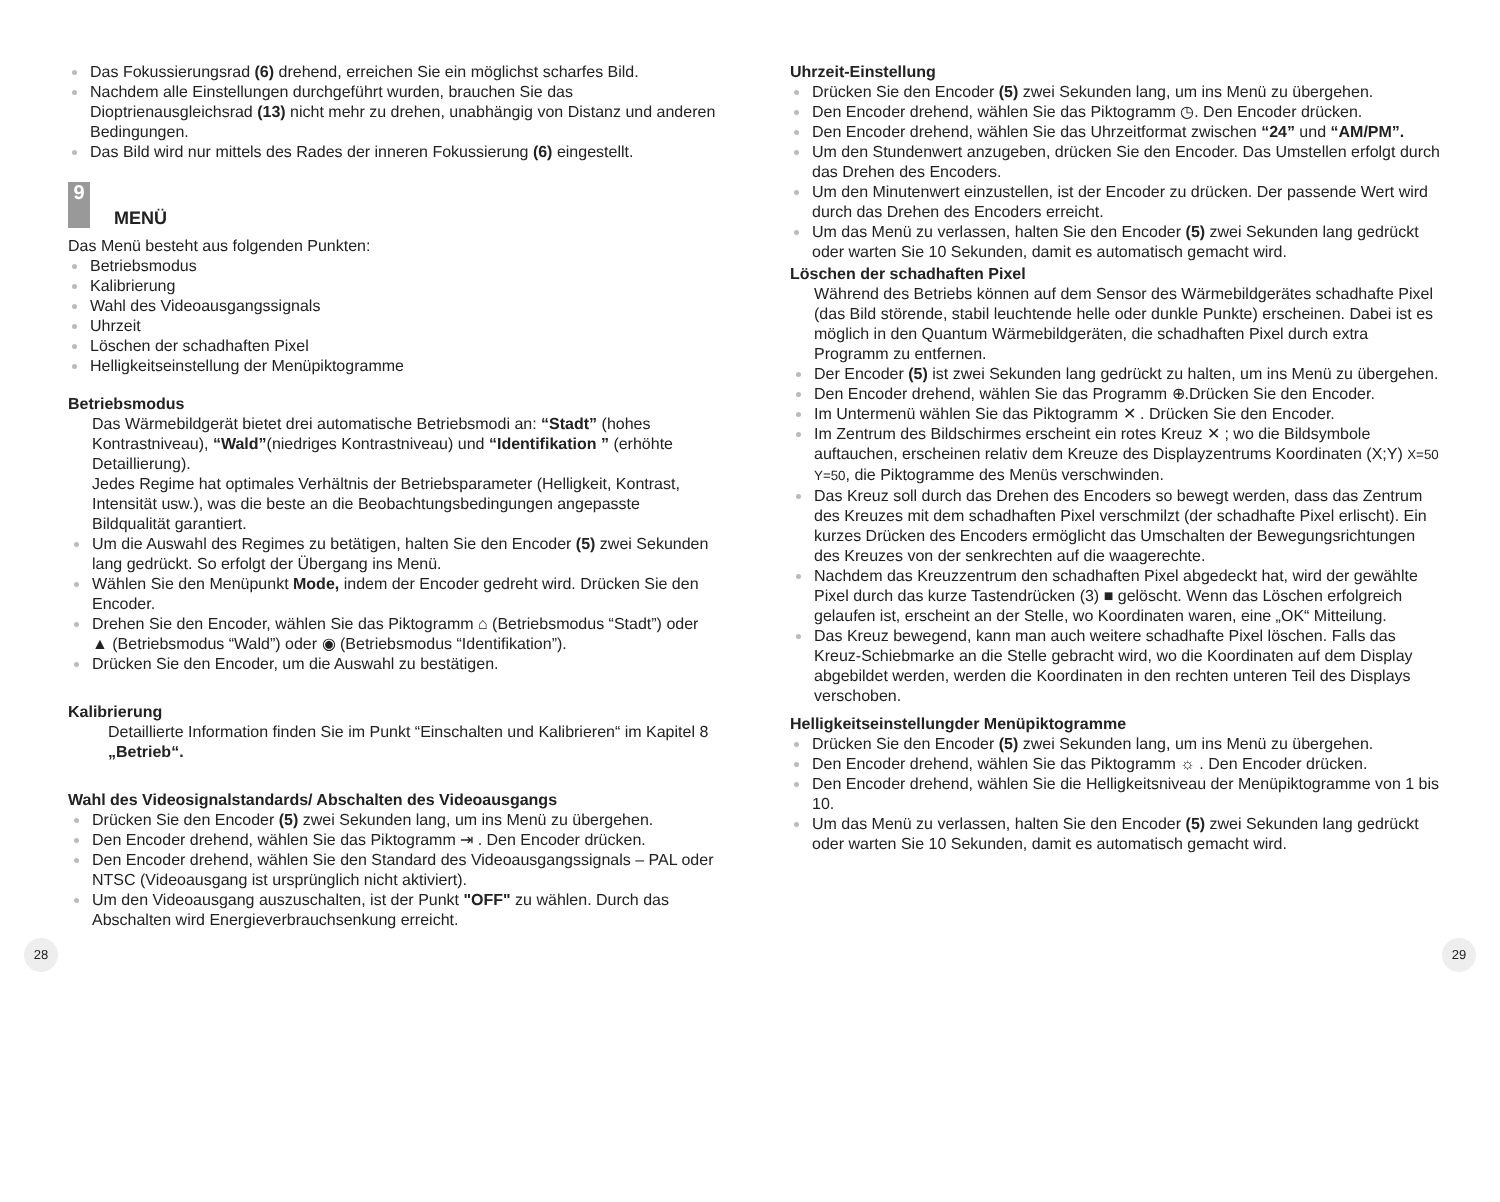Das Fokussierungsrad (6) drehend, erreichen Sie ein möglichst scharfes Bild.
Nachdem alle Einstellungen durchgeführt wurden, brauchen Sie das Dioptrienausgleichsrad (13) nicht mehr zu drehen, unabhängig von Distanz und anderen Bedingungen.
Das Bild wird nur mittels des Rades der inneren Fokussierung (6) eingestellt.
9
MENÜ
Das Menü besteht aus folgenden Punkten:
Betriebsmodus
Kalibrierung
Wahl des Videoausgangssignals
Uhrzeit
Löschen der schadhaften Pixel
Helligkeitseinstellung der Menüpiktogramme
Betriebsmodus
Das Wärmebildgerät bietet drei automatische Betriebsmodi an: “Stadt” (hohes Kontrastniveau), “Wald”(niedriges Kontrastniveau) und “Identifikation ” (erhöhte Detaillierung).
Jedes Regime hat optimales Verhältnis der Betriebsparameter (Helligkeit, Kontrast, Intensität usw.), was die beste an die Beobachtungsbedingungen angepasste Bildqualität garantiert.
Um die Auswahl des Regimes zu betätigen, halten Sie den Encoder (5) zwei Sekunden lang gedrückt. So erfolgt der Übergang ins Menü.
Wählen Sie den Menüpunkt Mode, indem der Encoder gedreht wird. Drücken Sie den Encoder.
Drehen Sie den Encoder, wählen Sie das Piktogramm ⌂ (Betriebsmodus “Stadt”) oder ▲ (Betriebsmodus “Wald”) oder ◉ (Betriebsmodus “Identifikation”).
Drücken Sie den Encoder, um die Auswahl zu bestätigen.
Kalibrierung
Detaillierte Information finden Sie im Punkt “Einschalten und Kalibrieren“ im Kapitel 8 „Betrieb“.
Wahl des Videosignalstandards/ Abschalten des Videoausgangs
Drücken Sie den Encoder (5) zwei Sekunden lang, um ins Menü zu übergehen.
Den Encoder drehend, wählen Sie das Piktogramm ⇥ . Den Encoder drücken.
Den Encoder drehend, wählen Sie den Standard des Videoausgangssignals – PAL oder NTSC (Videoausgang ist ursprünglich nicht aktiviert).
Um den Videoausgang auszuschalten, ist der Punkt "OFF" zu wählen. Durch das Abschalten wird Energieverbrauchsenkung erreicht.
Uhrzeit-Einstellung
Drücken Sie den Encoder (5) zwei Sekunden lang, um ins Menü zu übergehen.
Den Encoder drehend, wählen Sie das Piktogramm ◷. Den Encoder drücken.
Den Encoder drehend, wählen Sie das Uhrzeitformat zwischen “24” und “AM/PM”.
Um den Stundenwert anzugeben, drücken Sie den Encoder. Das Umstellen erfolgt durch das Drehen des Encoders.
Um den Minutenwert einzustellen, ist der Encoder zu drücken. Der passende Wert wird durch das Drehen des Encoders erreicht.
Um das Menü zu verlassen, halten Sie den Encoder (5) zwei Sekunden lang gedrückt oder warten Sie 10 Sekunden, damit es automatisch gemacht wird.
Löschen der schadhaften Pixel
Während des Betriebs können auf dem Sensor des Wärmebildgerätes schadhafte Pixel (das Bild störende, stabil leuchtende helle oder dunkle Punkte) erscheinen. Dabei ist es möglich in den Quantum Wärmebildgeräten, die schadhaften Pixel durch extra Programm zu entfernen.
Der Encoder (5) ist zwei Sekunden lang gedrückt zu halten, um ins Menü zu übergehen.
Den Encoder drehend, wählen Sie das Programm ⊕.Drücken Sie den Encoder.
Im Untermenü wählen Sie das Piktogramm ✕ . Drücken Sie den Encoder.
Im Zentrum des Bildschirmes erscheint ein rotes Kreuz ✕ ; wo die Bildsymbole auftauchen, erscheinen relativ dem Kreuze des Displayzentrums Koordinaten (X;Y) X=50 Y=50, die Piktogramme des Menüs verschwinden.
Das Kreuz soll durch das Drehen des Encoders so bewegt werden, dass das Zentrum des Kreuzes mit dem schadhaften Pixel verschmilzt (der schadhafte Pixel erlischt). Ein kurzes Drücken des Encoders ermöglicht das Umschalten der Bewegungsrichtungen des Kreuzes von der senkrechten auf die waagerechte.
Nachdem das Kreuzzentrum den schadhaften Pixel abgedeckt hat, wird der gewählte Pixel durch das kurze Tastendrücken (3) ■ gelöscht. Wenn das Löschen erfolgreich gelaufen ist, erscheint an der Stelle, wo Koordinaten waren, eine „OK“ Mitteilung.
Das Kreuz bewegend, kann man auch weitere schadhafte Pixel löschen. Falls das Kreuz-Schiebmarke an die Stelle gebracht wird, wo die Koordinaten auf dem Display abgebildet werden, werden die Koordinaten in den rechten unteren Teil des Displays verschoben.
Helligkeitseinstellungder Menüpiktogramme
Drücken Sie den Encoder (5) zwei Sekunden lang, um ins Menü zu übergehen.
Den Encoder drehend, wählen Sie das Piktogramm ☼ . Den Encoder drücken.
Den Encoder drehend, wählen Sie die Helligkeitsniveau der Menüpiktogramme von 1 bis 10.
Um das Menü zu verlassen, halten Sie den Encoder (5) zwei Sekunden lang gedrückt oder warten Sie 10 Sekunden, damit es automatisch gemacht wird.
28 29